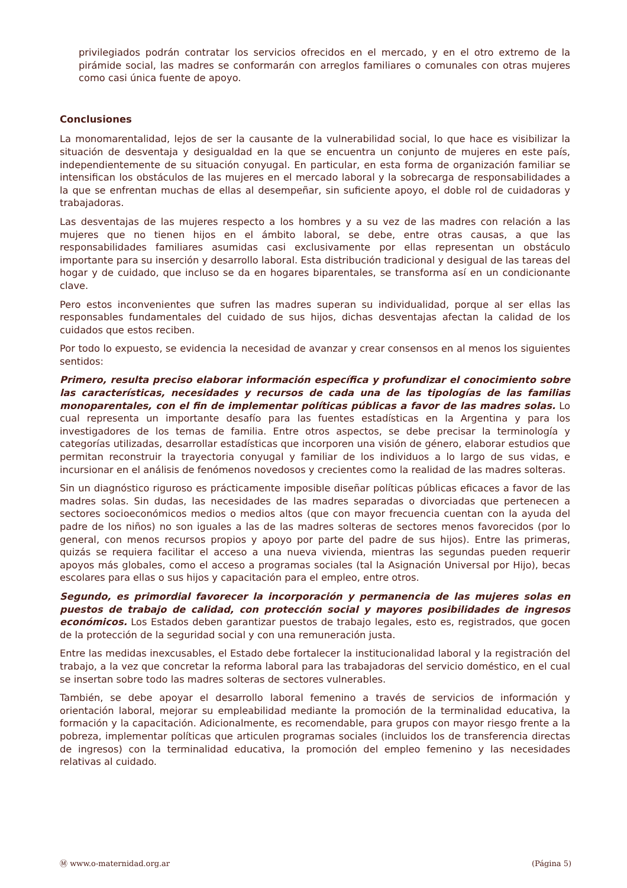privilegiados podrán contratar los servicios ofrecidos en el mercado, y en el otro extremo de la pirámide social, las madres se conformarán con arreglos familiares o comunales con otras mujeres como casi única fuente de apoyo.
Conclusiones
La monomarentalidad, lejos de ser la causante de la vulnerabilidad social, lo que hace es visibilizar la situación de desventaja y desigualdad en la que se encuentra un conjunto de mujeres en este país, independientemente de su situación conyugal. En particular, en esta forma de organización familiar se intensifican los obstáculos de las mujeres en el mercado laboral y la sobrecarga de responsabilidades a la que se enfrentan muchas de ellas al desempeñar, sin suficiente apoyo, el doble rol de cuidadoras y trabajadoras.
Las desventajas de las mujeres respecto a los hombres y a su vez de las madres con relación a las mujeres que no tienen hijos en el ámbito laboral, se debe, entre otras causas, a que las responsabilidades familiares asumidas casi exclusivamente por ellas representan un obstáculo importante para su inserción y desarrollo laboral. Esta distribución tradicional y desigual de las tareas del hogar y de cuidado, que incluso se da en hogares biparentales, se transforma así en un condicionante clave.
Pero estos inconvenientes que sufren las madres superan su individualidad, porque al ser ellas las responsables fundamentales del cuidado de sus hijos, dichas desventajas afectan la calidad de los cuidados que estos reciben.
Por todo lo expuesto, se evidencia la necesidad de avanzar y crear consensos en al menos los siguientes sentidos:
Primero, resulta preciso elaborar información específica y profundizar el conocimiento sobre las características, necesidades y recursos de cada una de las tipologías de las familias monoparentales, con el fin de implementar políticas públicas a favor de las madres solas. Lo cual representa un importante desafío para las fuentes estadísticas en la Argentina y para los investigadores de los temas de familia. Entre otros aspectos, se debe precisar la terminología y categorías utilizadas, desarrollar estadísticas que incorporen una visión de género, elaborar estudios que permitan reconstruir la trayectoria conyugal y familiar de los individuos a lo largo de sus vidas, e incursionar en el análisis de fenómenos novedosos y crecientes como la realidad de las madres solteras.
Sin un diagnóstico riguroso es prácticamente imposible diseñar políticas públicas eficaces a favor de las madres solas. Sin dudas, las necesidades de las madres separadas o divorciadas que pertenecen a sectores socioeconómicos medios o medios altos (que con mayor frecuencia cuentan con la ayuda del padre de los niños) no son iguales a las de las madres solteras de sectores menos favorecidos (por lo general, con menos recursos propios y apoyo por parte del padre de sus hijos). Entre las primeras, quizás se requiera facilitar el acceso a una nueva vivienda, mientras las segundas pueden requerir apoyos más globales, como el acceso a programas sociales (tal la Asignación Universal por Hijo), becas escolares para ellas o sus hijos y capacitación para el empleo, entre otros.
Segundo, es primordial favorecer la incorporación y permanencia de las mujeres solas en puestos de trabajo de calidad, con protección social y mayores posibilidades de ingresos económicos. Los Estados deben garantizar puestos de trabajo legales, esto es, registrados, que gocen de la protección de la seguridad social y con una remuneración justa.
Entre las medidas inexcusables, el Estado debe fortalecer la institucionalidad laboral y la registración del trabajo, a la vez que concretar la reforma laboral para las trabajadoras del servicio doméstico, en el cual se insertan sobre todo las madres solteras de sectores vulnerables.
También, se debe apoyar el desarrollo laboral femenino a través de servicios de información y orientación laboral, mejorar su empleabilidad mediante la promoción de la terminalidad educativa, la formación y la capacitación. Adicionalmente, es recomendable, para grupos con mayor riesgo frente a la pobreza, implementar políticas que articulen programas sociales (incluidos los de transferencia directas de ingresos) con la terminalidad educativa, la promoción del empleo femenino y las necesidades relativas al cuidado.
Ⓜ www.o-maternidad.org.ar (Página 5)